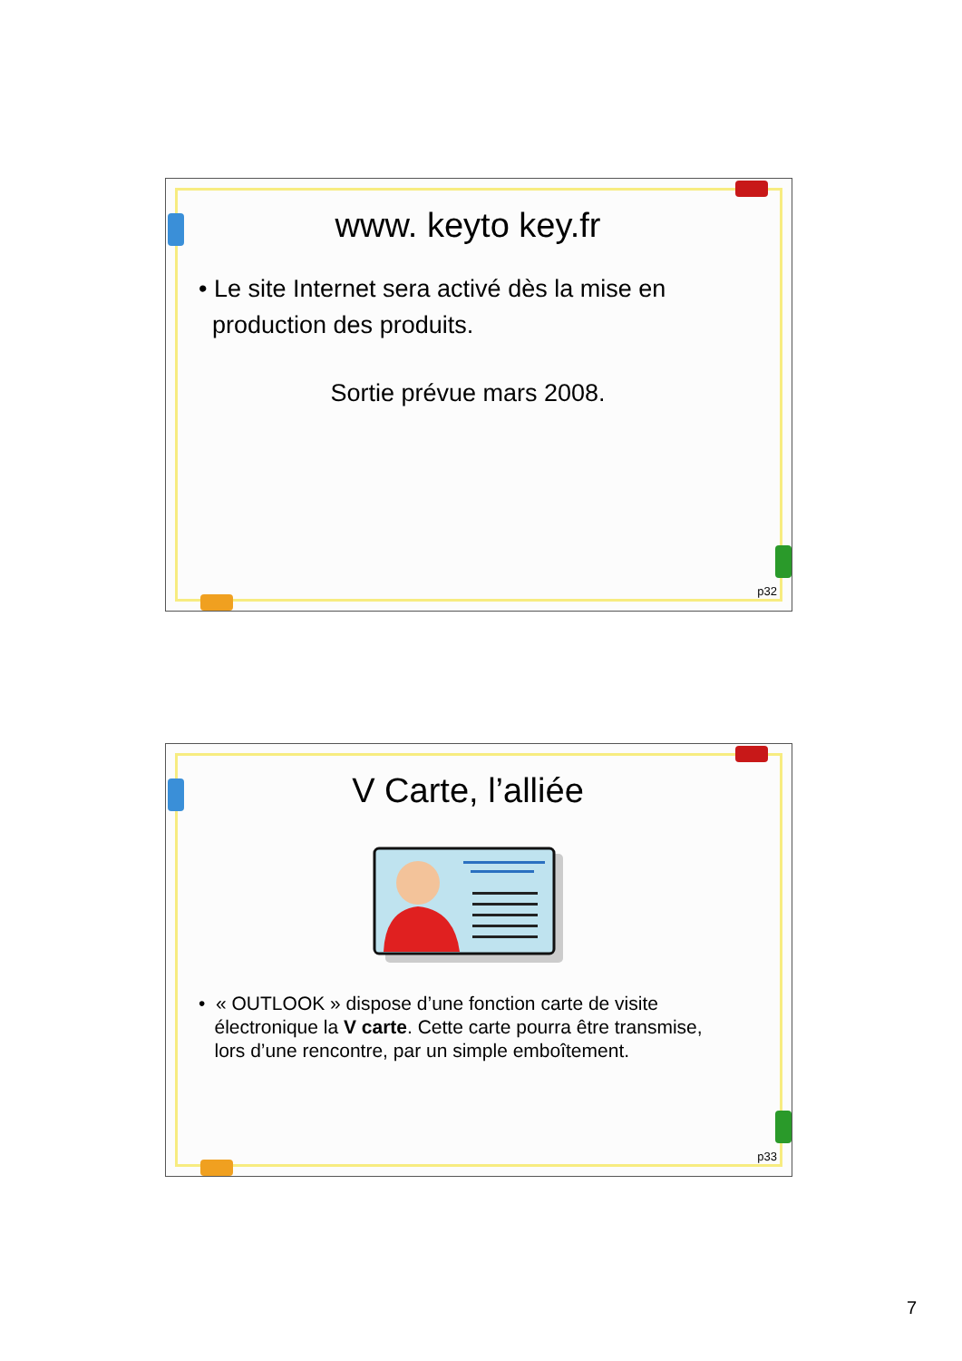www. keyto key.fr
• Le site Internet sera activé dès la mise en
production des produits.
Sortie prévue mars 2008.
p32
V Carte, l’alliée
• « OUTLOOK » dispose d’une fonction carte de visite
électronique la V carte. Cette carte pourra être transmise,
lors d’une rencontre, par un simple emboîtement.
p33
7